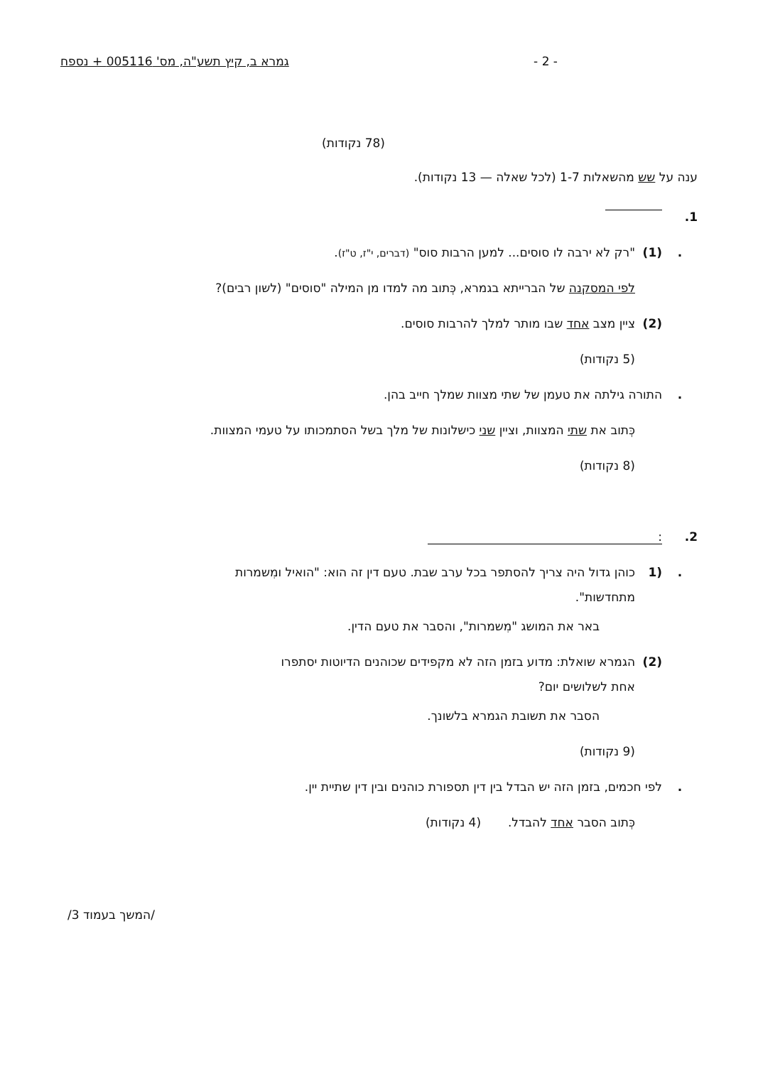- 2 - גמרא ב, קיץ תשע"ה, מס' 005116 + נספח
(78 נקודות)
ענה על שש מהשאלות 1-7 (לכל שאלה — 13 נקודות).
1.
. (1) "רק לא ירבה לו סוסים... למען הרבות סוס" (דברים, י"ז, ט"ז).
לפי המסקנה של הברייתא בגמרא, כְּתוב מה למדו מן המילה "סוסים" (לשון רבים)?
(2) ציין מצב אחד שבו מותר למלך להרבות סוסים.
(5 נקודות)
. התורה גילתה את טעמן של שתי מצוות שמלך חייב בהן.
כְּתוב את שתי המצוות, וציין שני כישלונות של מלך בשל הסתמכותו על טעמי המצוות.
(8 נקודות)
2.:
. (1 כוהן גדול היה צריך להסתפר בכל ערב שבת. טעם דין זה הוא: "הואיל ומִשמרות
מתחדשות".
באר את המושג "מִשמרות", והסבר את טעם הדין.
(2) הגמרא שואלת: מדוע בזמן הזה לא מקפידים שכוהנים הדיוטות יסתפרו
אחת לשלושים יום?
הסבר את תשובת הגמרא בלשונך.
(9 נקודות)
. לפי חכמים, בזמן הזה יש הבדל בין דין תספורת כוהנים ובין דין שתיית יין.
כְּתוב הסבר אחד להבדל. (4 נקודות)
/המשך בעמוד 3/